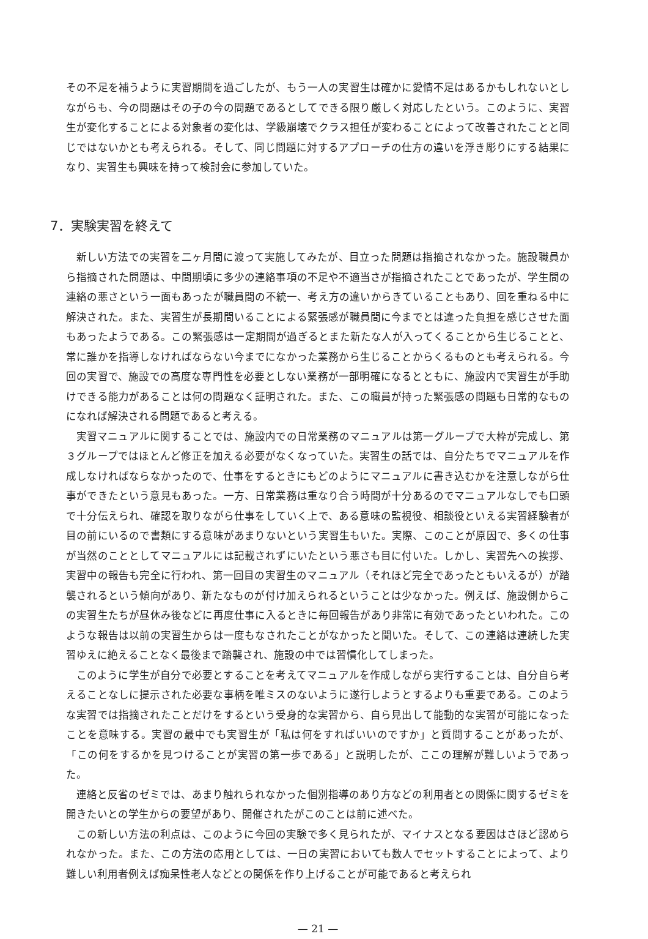その不足を補うように実習期間を過ごしたが、もう一人の実習生は確かに愛情不足はあるかもしれないとしながらも、今の問題はその子の今の問題であるとしてできる限り厳しく対応したという。このように、実習生が変化することによる対象者の変化は、学級崩壊でクラス担任が変わることによって改善されたことと同じではないかとも考えられる。そして、同じ問題に対するアプローチの仕方の違いを浮き彫りにする結果になり、実習生も興味を持って検討会に参加していた。
7．実験実習を終えて
新しい方法での実習を二ヶ月間に渡って実施してみたが、目立った問題は指摘されなかった。施設職員から指摘された問題は、中間期頃に多少の連絡事項の不足や不適当さが指摘されたことであったが、学生間の連絡の悪さという一面もあったが職員間の不統一、考え方の違いからきていることもあり、回を重ねる中に解決された。また、実習生が長期間いることによる緊張感が職員間に今までとは違った負担を感じさせた面もあったようである。この緊張感は一定期間が過ぎるとまた新たな人が入ってくることから生じることと、常に誰かを指導しなければならない今までになかった業務から生じることからくるものとも考えられる。今回の実習で、施設での高度な専門性を必要としない業務が一部明確になるとともに、施設内で実習生が手助けできる能力があることは何の問題なく証明された。また、この職員が持った緊張感の問題も日常的なものになれば解決される問題であると考える。
実習マニュアルに関することでは、施設内での日常業務のマニュアルは第一グループで大枠が完成し、第３グループではほとんど修正を加える必要がなくなっていた。実習生の話では、自分たちでマニュアルを作成しなければならなかったので、仕事をするときにもどのようにマニュアルに書き込むかを注意しながら仕事ができたという意見もあった。一方、日常業務は重なり合う時間が十分あるのでマニュアルなしでも口頭で十分伝えられ、確認を取りながら仕事をしていく上で、ある意味の監視役、相談役といえる実習経験者が目の前にいるので書類にする意味があまりないという実習生もいた。実際、このことが原因で、多くの仕事が当然のこととしてマニュアルには記載されずにいたという悪さも目に付いた。しかし、実習先への挨拶、実習中の報告も完全に行われ、第一回目の実習生のマニュアル（それほど完全であったともいえるが）が踏襲されるという傾向があり、新たなものが付け加えられるということは少なかった。例えば、施設側からこの実習生たちが昼休み後などに再度仕事に入るときに毎回報告があり非常に有効であったといわれた。このような報告は以前の実習生からは一度もなされたことがなかったと聞いた。そして、この連絡は連続した実習ゆえに絶えることなく最後まで踏襲され、施設の中では習慣化してしまった。
このように学生が自分で必要とすることを考えてマニュアルを作成しながら実行することは、自分自ら考えることなしに提示された必要な事柄を唯ミスのないように遂行しようとするよりも重要である。このような実習では指摘されたことだけをするという受身的な実習から、自ら見出して能動的な実習が可能になったことを意味する。実習の最中でも実習生が「私は何をすればいいのですか」と質問することがあったが、「この何をするかを見つけることが実習の第一歩である」と説明したが、ここの理解が難しいようであった。
連絡と反省のゼミでは、あまり触れられなかった個別指導のあり方などの利用者との関係に関するゼミを開きたいとの学生からの要望があり、開催されたがこのことは前に述べた。
この新しい方法の利点は、このように今回の実験で多く見られたが、マイナスとなる要因はさほど認められなかった。また、この方法の応用としては、一日の実習においても数人でセットすることによって、より難しい利用者例えば痴呆性老人などとの関係を作り上げることが可能であると考えられ
— 21 —